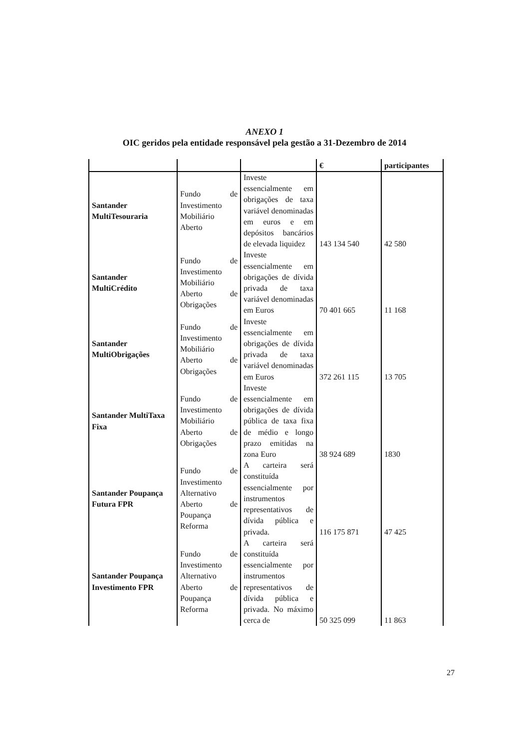ANEXO 1
OIC geridos pela entidade responsável pela gestão a 31-Dezembro de 2014
| | | | € | participantes |
| --- | --- | --- | --- | --- |
| Santander MultiTesouraria | Fundo de Investimento Mobiliário Aberto | Investe essencialmente em obrigações de taxa variável denominadas em euros e em depósitos bancários de elevada liquidez | 143 134 540 | 42 580 |
| Santander MultiCrédito | Fundo de Investimento Mobiliário Aberto de Obrigações | Investe essencialmente em obrigações de dívida privada de taxa variável denominadas em Euros | 70 401 665 | 11 168 |
| Santander MultiObrigações | Fundo de Investimento Mobiliário Aberto de Obrigações | Investe essencialmente em obrigações de dívida privada de taxa variável denominadas em Euros | 372 261 115 | 13 705 |
| Santander MultiTaxa Fixa | Fundo de Investimento Mobiliário Aberto de Obrigações | Investe essencialmente em obrigações de dívida pública de taxa fixa de médio e longo prazo emitidas na zona Euro | 38 924 689 | 1830 |
| Santander Poupança Futura FPR | Fundo de Investimento Alternativo Aberto de Poupança Reforma | A carteira será constituída essencialmente por instrumentos representativos de dívida pública e privada. | 116 175 871 | 47 425 |
| Santander Poupança Investimento FPR | Fundo de Investimento Alternativo Aberto de Poupança Reforma | A carteira será constituída essencialmente por instrumentos representativos de dívida pública e privada. No máximo cerca de | 50 325 099 | 11 863 |
27